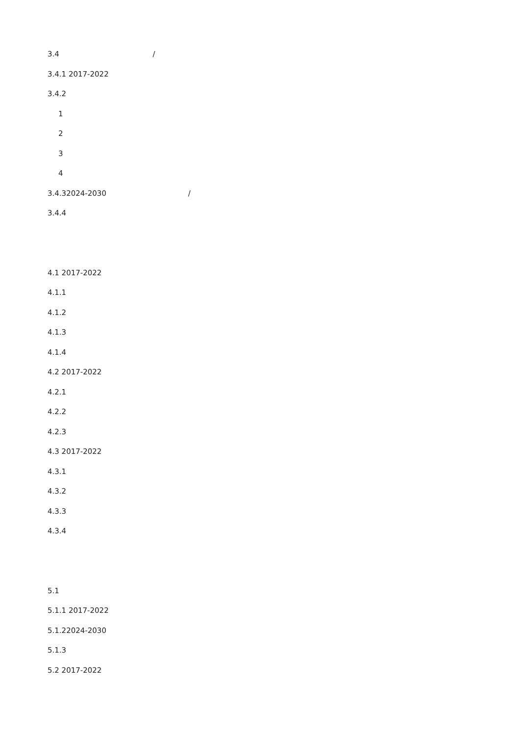3.4 /
3.4.1 2017-2022
3.4.2
1
2
3
4
3.4.32024-2030 /
3.4.4
4.1 2017-2022
4.1.1
4.1.2
4.1.3
4.1.4
4.2 2017-2022
4.2.1
4.2.2
4.2.3
4.3 2017-2022
4.3.1
4.3.2
4.3.3
4.3.4
5.1
5.1.1 2017-2022
5.1.22024-2030
5.1.3
5.2 2017-2022